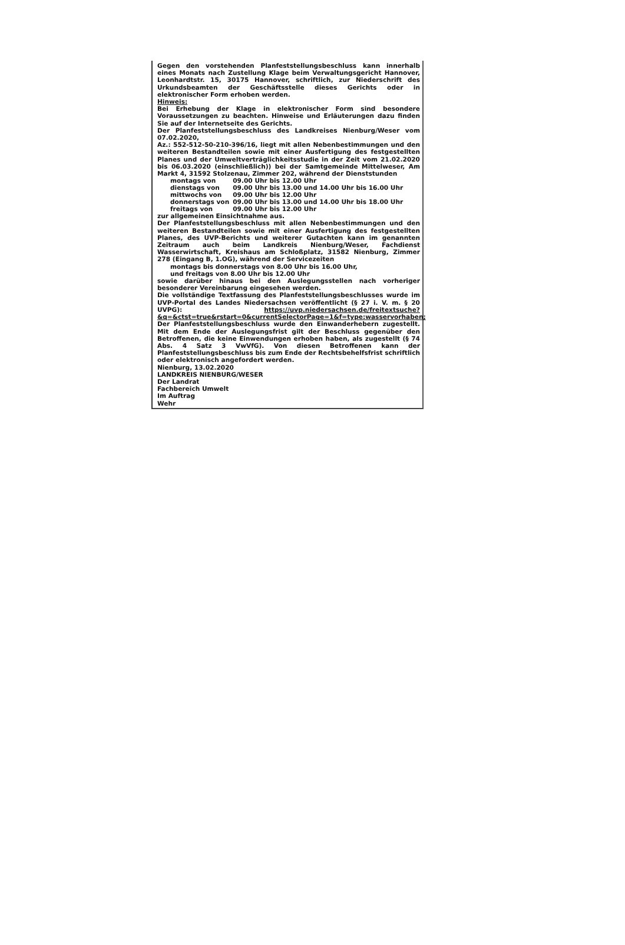Gegen den vorstehenden Planfeststellungsbeschluss kann innerhalb eines Monats nach Zustellung Klage beim Verwaltungsgericht Hannover, Leonhardtstr. 15, 30175 Hannover, schriftlich, zur Niederschrift des Urkundsbeamten der Geschäftsstelle dieses Gerichts oder in elektronischer Form erhoben werden.
Hinweis:
Bei Erhebung der Klage in elektronischer Form sind besondere Voraussetzungen zu beachten. Hinweise und Erläuterungen dazu finden Sie auf der Internetseite des Gerichts.
Der Planfeststellungsbeschluss des Landkreises Nienburg/Weser vom 07.02.2020,
Az.: 552-512-50-210-396/16, liegt mit allen Nebenbestimmungen und den weiteren Bestandteilen sowie mit einer Ausfertigung des festgestellten Planes und der Umweltverträglichkeitsstudie in der Zeit vom 21.02.2020 bis 06.03.2020 (einschließlich)) bei der Samtgemeinde Mittelweser, Am Markt 4, 31592 Stolzenau, Zimmer 202, während der Dienststunden
| montags von | 09.00 Uhr bis 12.00 Uhr |
| dienstags von | 09.00 Uhr bis 13.00 und 14.00 Uhr bis 16.00 Uhr |
| mittwochs von | 09.00 Uhr bis 12.00 Uhr |
| donnerstags von | 09.00 Uhr bis 13.00 und 14.00 Uhr bis 18.00 Uhr |
| freitags von | 09.00 Uhr bis 12.00 Uhr |
zur allgemeinen Einsichtnahme aus.
Der Planfeststellungsbeschluss mit allen Nebenbestimmungen und den weiteren Bestandteilen sowie mit einer Ausfertigung des festgestellten Planes, des UVP-Berichts und weiterer Gutachten kann im genannten Zeitraum auch beim Landkreis Nienburg/Weser, Fachdienst Wasserwirtschaft, Kreishaus am Schloßplatz, 31582 Nienburg, Zimmer 278 (Eingang B, 1.OG), während der Servicezeiten
montags bis donnerstags von 8.00 Uhr bis 16.00 Uhr,
und freitags von 8.00 Uhr bis 12.00 Uhr
sowie darüber hinaus bei den Auslegungsstellen nach vorheriger besonderer Vereinbarung eingesehen werden.
Die vollständige Textfassung des Planfeststellungsbeschlusses wurde im UVP-Portal des Landes Niedersachsen veröffentlicht (§ 27 i. V. m. § 20 UVPG): https://uvp.niedersachsen.de/freitextsuche?&q=&ctst=true&rstart=0&currentSelectorPage=1&f=type:wasservorhaben;
Der Planfeststellungsbeschluss wurde den Einwanderhebern zugestellt. Mit dem Ende der Auslegungsfrist gilt der Beschluss gegenüber den Betroffenen, die keine Einwendungen erhoben haben, als zugestellt (§ 74 Abs. 4 Satz 3 VwVfG). Von diesen Betroffenen kann der Planfeststellungsbeschluss bis zum Ende der Rechtsbehelfsfrist schriftlich oder elektronisch angefordert werden.
Nienburg, 13.02.2020
LANDKREIS NIENBURG/WESER
Der Landrat
Fachbereich Umwelt
Im Auftrag
Wehr